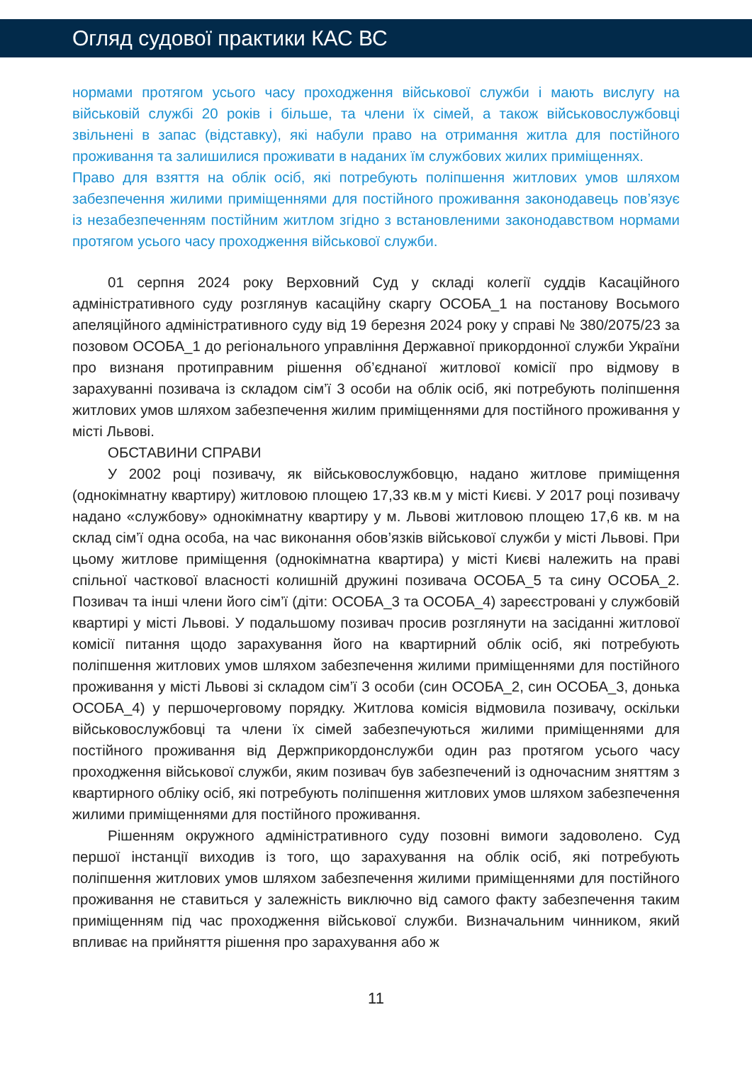Огляд судової практики КАС ВС
нормами протягом усього часу проходження військової служби і мають вислугу на військовій службі 20 років і більше, та члени їх сімей, а також військовослужбовці звільнені в запас (відставку), які набули право на отримання житла для постійного проживання та залишилися проживати в наданих їм службових жилих приміщеннях.
Право для взяття на облік осіб, які потребують поліпшення житлових умов шляхом забезпечення жилими приміщеннями для постійного проживання законодавець пов’язує із незабезпеченням постійним житлом згідно з встановленими законодавством нормами протягом усього часу проходження військової служби.
01 серпня 2024 року Верховний Суд у складі колегії суддів Касаційного адміністративного суду розглянув касаційну скаргу ОСОБА_1 на постанову Восьмого апеляційного адміністративного суду від 19 березня 2024 року у справі № 380/2075/23 за позовом ОСОБА_1 до регіонального управління Державної прикордонної служби України про визнаня протиправним рішення об’єднаної житлової комісії про відмову в зарахуванні позивача із складом сім’ї 3 особи на облік осіб, які потребують поліпшення житлових умов шляхом забезпечення жилим приміщеннями для постійного проживання у місті Львові.
ОБСТАВИНИ СПРАВИ
У 2002 році позивачу, як військовослужбовцю, надано житлове приміщення (однокімнатну квартиру) житловою площею 17,33 кв.м у місті Києві. У 2017 році позивачу надано «службову» однокімнатну квартиру у м. Львові житловою площею 17,6 кв. м на склад сім’ї одна особа, на час виконання обов’язків військової служби у місті Львові. При цьому житлове приміщення (однокімнатна квартира) у місті Києві належить на праві спільної часткової власності колишній дружині позивача ОСОБА_5 та сину ОСОБА_2. Позивач та інші члени його сім’ї (діти: ОСОБА_3 та ОСОБА_4) зареєстровані у службовій квартирі у місті Львові. У подальшому позивач просив розглянути на засіданні житлової комісії питання щодо зарахування його на квартирний облік осіб, які потребують поліпшення житлових умов шляхом забезпечення жилими приміщеннями для постійного проживання у місті Львові зі складом сім’ї 3 особи (син ОСОБА_2, син ОСОБА_3, донька ОСОБА_4) у першочерговому порядку. Житлова комісія відмовила позивачу, оскільки військовослужбовці та члени їх сімей забезпечуються жилими приміщеннями для постійного проживання від Держприкордонслужби один раз протягом усього часу проходження військової служби, яким позивач був забезпечений із одночасним зняттям з квартирного обліку осіб, які потребують поліпшення житлових умов шляхом забезпечення жилими приміщеннями для постійного проживання.
Рішенням окружного адміністративного суду позовні вимоги задоволено. Суд першої інстанції виходив із того, що зарахування на облік осіб, які потребують поліпшення житлових умов шляхом забезпечення жилими приміщеннями для постійного проживання не ставиться у залежність виключно від самого факту забезпечення таким приміщенням під час проходження військової служби. Визначальним чинником, який впливає на прийняття рішення про зарахування або ж
11